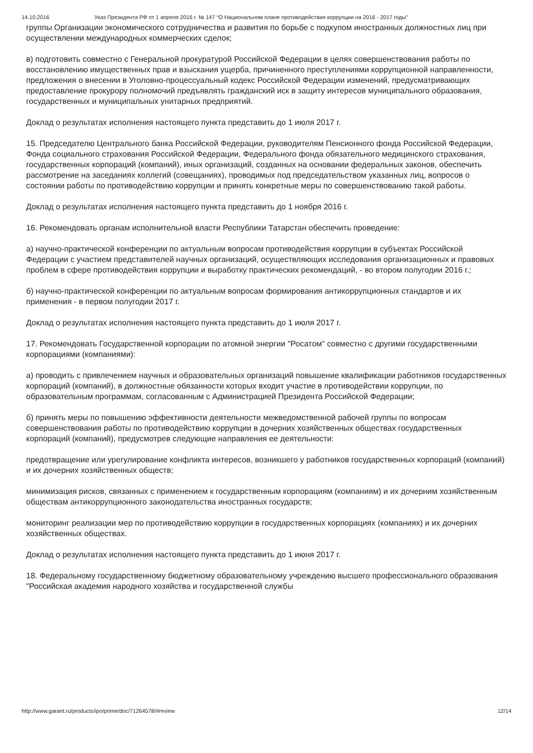14.10.2016 Указ Президента РФ от 1 апреля 2016 г. № 147 “О Национальном плане противодействия коррупции на 2016 - 2017 годы”
группы Организации экономического сотрудничества и развития по борьбе с подкупом иностранных должностных лиц при осуществлении международных коммерческих сделок;
в) подготовить совместно с Генеральной прокуратурой Российской Федерации в целях совершенствования работы по восстановлению имущественных прав и взыскания ущерба, причиненного преступлениями коррупционной направленности, предложения о внесении в Уголовно-процессуальный кодекс Российской Федерации изменений, предусматривающих предоставление прокурору полномочий предъявлять гражданский иск в защиту интересов муниципального образования, государственных и муниципальных унитарных предприятий.
Доклад о результатах исполнения настоящего пункта представить до 1 июля 2017 г.
15. Председателю Центрального банка Российской Федерации, руководителям Пенсионного фонда Российской Федерации, Фонда социального страхования Российской Федерации, Федерального фонда обязательного медицинского страхования, государственных корпораций (компаний), иных организаций, созданных на основании федеральных законов, обеспечить рассмотрение на заседаниях коллегий (совещаниях), проводимых под председательством указанных лиц, вопросов о состоянии работы по противодействию коррупции и принять конкретные меры по совершенствованию такой работы.
Доклад о результатах исполнения настоящего пункта представить до 1 ноября 2016 г.
16. Рекомендовать органам исполнительной власти Республики Татарстан обеспечить проведение:
а) научно-практической конференции по актуальным вопросам противодействия коррупции в субъектах Российской Федерации с участием представителей научных организаций, осуществляющих исследования организационных и правовых проблем в сфере противодействия коррупции и выработку практических рекомендаций, - во втором полугодии 2016 г.;
б) научно-практической конференции по актуальным вопросам формирования антикоррупционных стандартов и их применения - в первом полугодии 2017 г.
Доклад о результатах исполнения настоящего пункта представить до 1 июля 2017 г.
17. Рекомендовать Государственной корпорации по атомной энергии "Росатом" совместно с другими государственными корпорациями (компаниями):
а) проводить с привлечением научных и образовательных организаций повышение квалификации работников государственных корпораций (компаний), в должностные обязанности которых входит участие в противодействии коррупции, по образовательным программам, согласованным с Администрацией Президента Российской Федерации;
б) принять меры по повышению эффективности деятельности межведомственной рабочей группы по вопросам совершенствования работы по противодействию коррупции в дочерних хозяйственных обществах государственных корпораций (компаний), предусмотрев следующие направления ее деятельности:
предотвращение или урегулирование конфликта интересов, возникшего у работников государственных корпораций (компаний) и их дочерних хозяйственных обществ;
минимизация рисков, связанных с применением к государственным корпорациям (компаниям) и их дочерним хозяйственным обществам антикоррупционного законодательства иностранных государств;
мониторинг реализации мер по противодействию коррупции в государственных корпорациях (компаниях) и их дочерних хозяйственных обществах.
Доклад о результатах исполнения настоящего пункта представить до 1 июня 2017 г.
18. Федеральному государственному бюджетному образовательному учреждению высшего профессионального образования "Российская академия народного хозяйства и государственной службы
http://www.garant.ru/products/ipo/prime/doc/71264578/#review 12/14